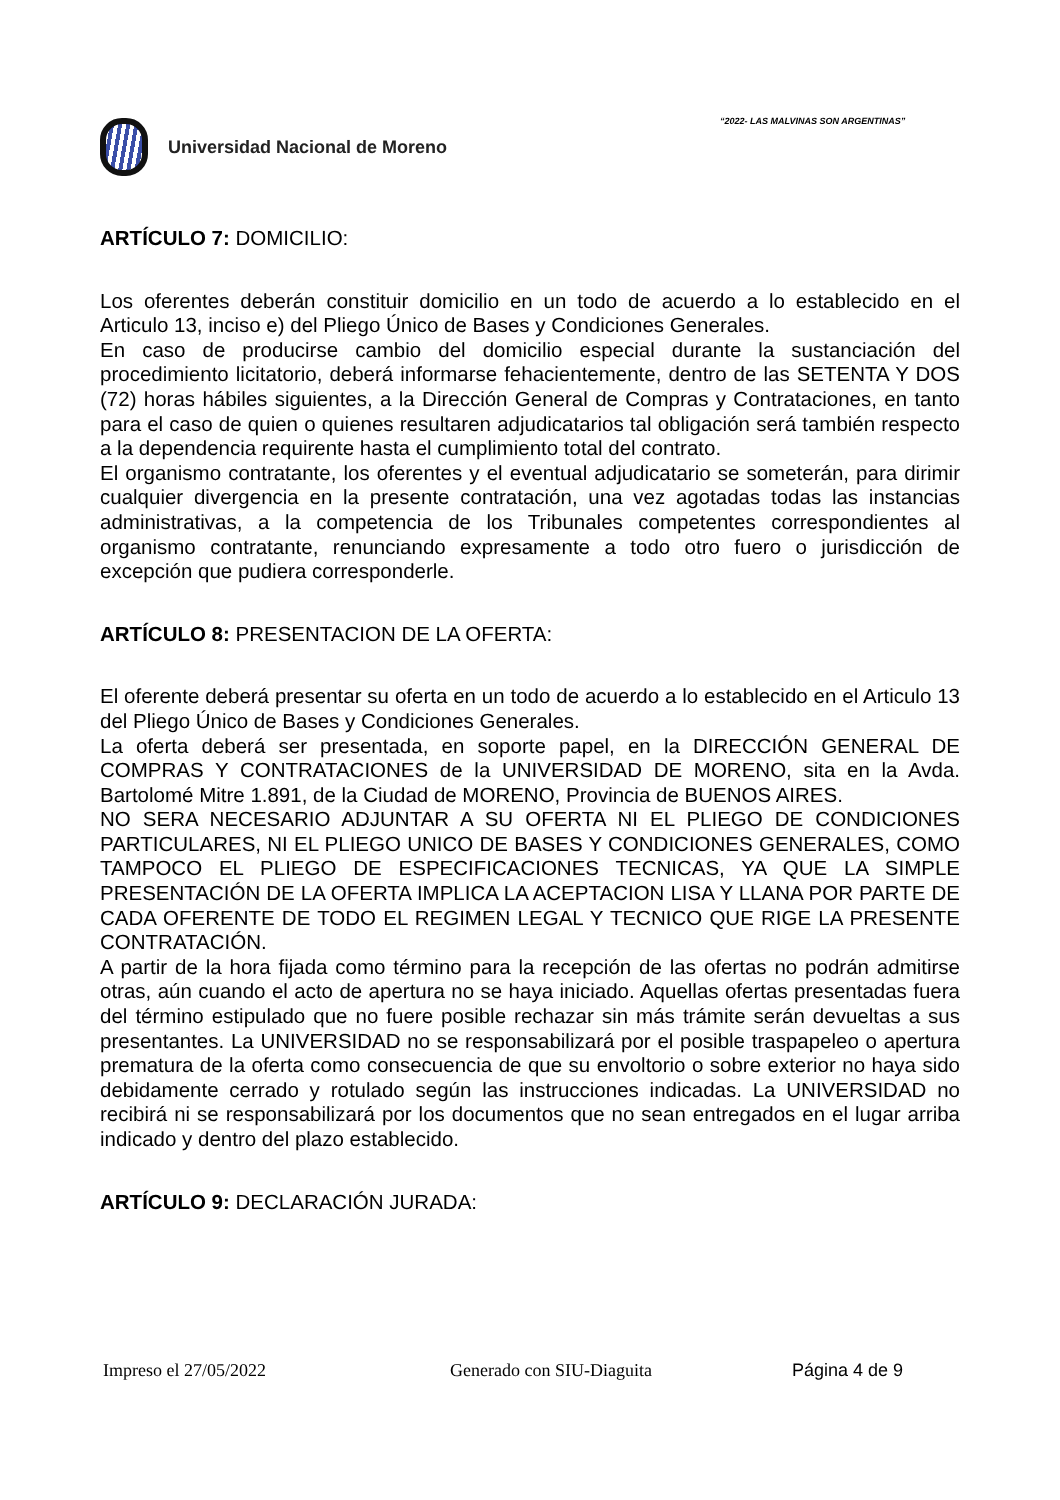“2022- LAS MALVINAS SON ARGENTINAS”
Universidad Nacional de Moreno
ARTÍCULO 7: DOMICILIO:
Los oferentes deberán constituir domicilio en un todo de acuerdo a lo establecido en el Articulo 13, inciso e) del Pliego Único de Bases y Condiciones Generales.
En caso de producirse cambio del domicilio especial durante la sustanciación del procedimiento licitatorio, deberá informarse fehacientemente, dentro de las SETENTA Y DOS (72) horas hábiles siguientes, a la Dirección General de Compras y Contrataciones, en tanto para el caso de quien o quienes resultaren adjudicatarios tal obligación será también respecto a la dependencia requirente hasta el cumplimiento total del contrato.
El organismo contratante, los oferentes y el eventual adjudicatario se someterán, para dirimir cualquier divergencia en la presente contratación, una vez agotadas todas las instancias administrativas, a la competencia de los Tribunales competentes correspondientes al organismo contratante, renunciando expresamente a todo otro fuero o jurisdicción de excepción que pudiera corresponderle.
ARTÍCULO 8: PRESENTACION DE LA OFERTA:
El oferente deberá presentar su oferta en un todo de acuerdo a lo establecido en el Articulo 13 del Pliego Único de Bases y Condiciones Generales.
La oferta deberá ser presentada, en soporte papel, en la DIRECCIÓN GENERAL DE COMPRAS Y CONTRATACIONES de la UNIVERSIDAD DE MORENO, sita en la Avda. Bartolomé Mitre 1.891, de la Ciudad de MORENO, Provincia de BUENOS AIRES.
NO SERA NECESARIO ADJUNTAR A SU OFERTA NI EL PLIEGO DE CONDICIONES PARTICULARES, NI EL PLIEGO UNICO DE BASES Y CONDICIONES GENERALES, COMO TAMPOCO EL PLIEGO DE ESPECIFICACIONES TECNICAS, YA QUE LA SIMPLE PRESENTACIÓN DE LA OFERTA IMPLICA LA ACEPTACION LISA Y LLANA POR PARTE DE CADA OFERENTE DE TODO EL REGIMEN LEGAL Y TECNICO QUE RIGE LA PRESENTE CONTRATACIÓN.
A partir de la hora fijada como término para la recepción de las ofertas no podrán admitirse otras, aún cuando el acto de apertura no se haya iniciado. Aquellas ofertas presentadas fuera del término estipulado que no fuere posible rechazar sin más trámite serán devueltas a sus presentantes. La UNIVERSIDAD no se responsabilizará por el posible traspapeleo o apertura prematura de la oferta como consecuencia de que su envoltorio o sobre exterior no haya sido debidamente cerrado y rotulado según las instrucciones indicadas. La UNIVERSIDAD no recibirá ni se responsabilizará por los documentos que no sean entregados en el lugar arriba indicado y dentro del plazo establecido.
ARTÍCULO 9: DECLARACIÓN JURADA:
Impreso el 27/05/2022 Generado con SIU-Diaguita Página 4 de 9